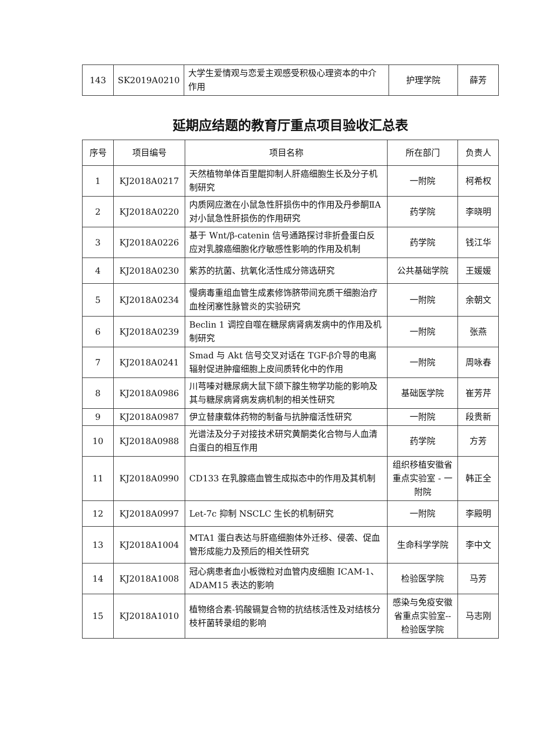| 143 | SK2019A0210 | 大学生爱情观与恋爱主观感受积极心理资本的中介作用 | 护理学院 | 薛芳 |
延期应结题的教育厅重点项目验收汇总表
| 序号 | 项目编号 | 项目名称 | 所在部门 | 负责人 |
| --- | --- | --- | --- | --- |
| 1 | KJ2018A0217 | 天然植物单体百里醌抑制人肝癌细胞生长及分子机制研究 | 一附院 | 柯希权 |
| 2 | KJ2018A0220 | 内质网应激在小鼠急性肝损伤中的作用及丹参酮ⅡA 对小鼠急性肝损伤的作用研究 | 药学院 | 李晓明 |
| 3 | KJ2018A0226 | 基于 Wnt/β-catenin 信号通路探讨非折叠蛋白反应对乳腺癌细胞化疗敏感性影响的作用及机制 | 药学院 | 钱江华 |
| 4 | KJ2018A0230 | 紫苏的抗菌、抗氧化活性成分筛选研究 | 公共基础学院 | 王媛媛 |
| 5 | KJ2018A0234 | 慢病毒重组血管生成素修饰脐带间充质干细胞治疗血栓闭塞性脉管炎的实验研究 | 一附院 | 余朝文 |
| 6 | KJ2018A0239 | Beclin 1 调控自噬在糖尿病肾病发病中的作用及机制研究 | 一附院 | 张燕 |
| 7 | KJ2018A0241 | Smad 与 Akt 信号交叉对话在 TGF-β介导的电离辐射促进肿瘤细胞上皮间质转化中的作用 | 一附院 | 周咏春 |
| 8 | KJ2018A0986 | 川芎嗪对糖尿病大鼠下颌下腺生物学功能的影响及其与糖尿病肾病发病机制的相关性研究 | 基础医学院 | 崔芳芹 |
| 9 | KJ2018A0987 | 伊立替康载体药物的制备与抗肿瘤活性研究 | 一附院 | 段贵新 |
| 10 | KJ2018A0988 | 光谱法及分子对接技术研究黄酮类化合物与人血清白蛋白的相互作用 | 药学院 | 方芳 |
| 11 | KJ2018A0990 | CD133 在乳腺癌血管生成拟态中的作用及其机制 | 组织移植安徽省重点实验室 - 一附院 | 韩正全 |
| 12 | KJ2018A0997 | Let-7c 抑制 NSCLC 生长的机制研究 | 一附院 | 李殿明 |
| 13 | KJ2018A1004 | MTA1 蛋白表达与肝癌细胞体外迁移、侵袭、促血管形成能力及预后的相关性研究 | 生命科学学院 | 李中文 |
| 14 | KJ2018A1008 | 冠心病患者血小板微粒对血管内皮细胞 ICAM-1、ADAM15 表达的影响 | 检验医学院 | 马芳 |
| 15 | KJ2018A1010 | 植物络合素-钨酸镉复合物的抗结核活性及对结核分枝杆菌转录组的影响 | 感染与免疫安徽省重点实验室--检验医学院 | 马志刚 |